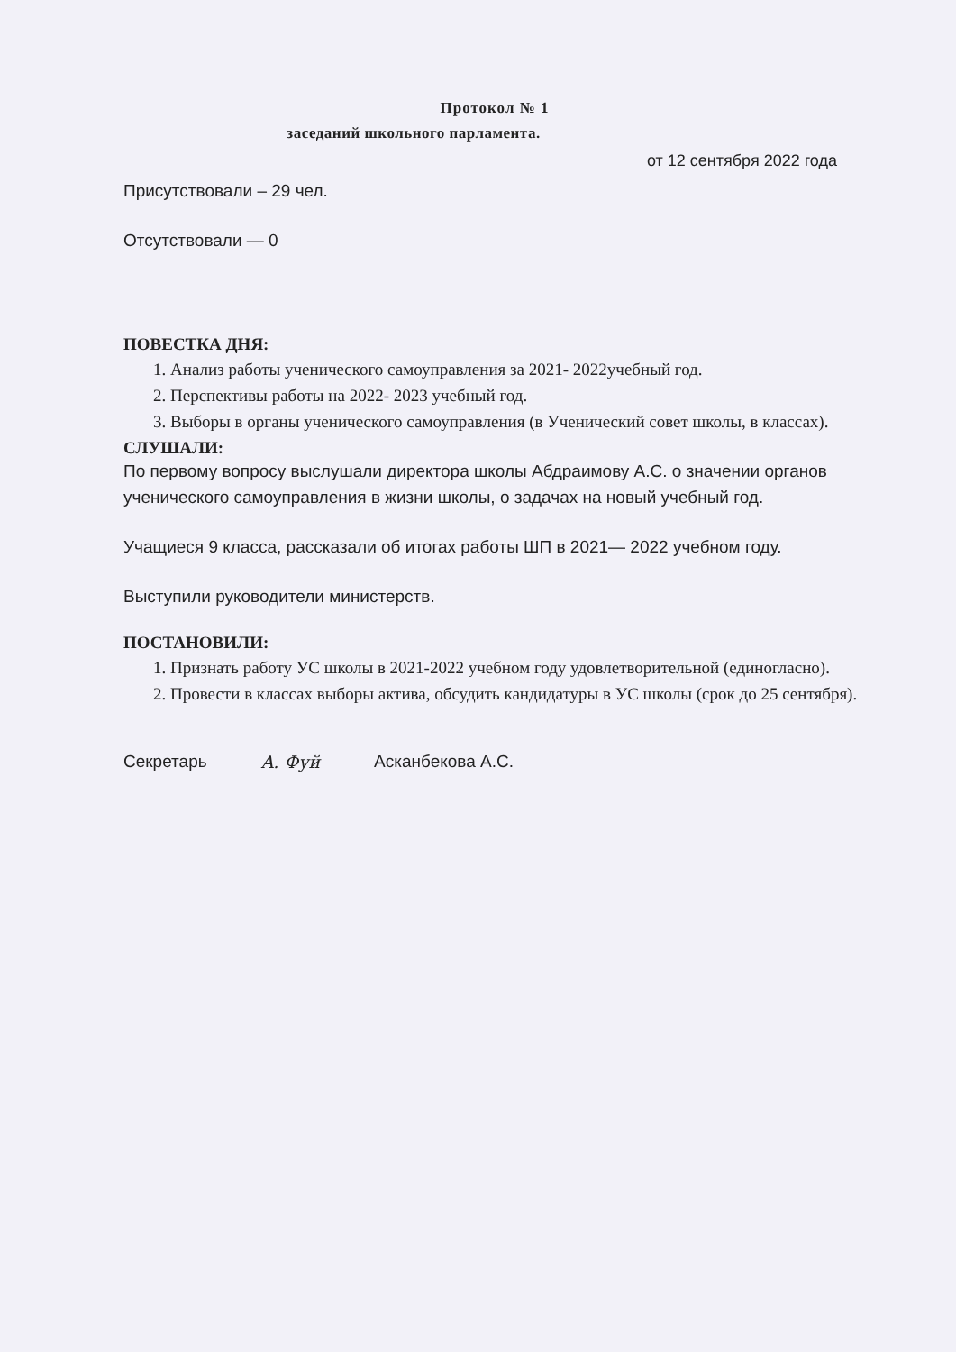Протокол № 1
заседаний школьного парламента.
от 12 сентября 2022 года
Присутствовали – 29 чел.
Отсутствовали — 0
ПОВЕСТКА ДНЯ:
1. Анализ работы ученического самоуправления за 2021- 2022учебный год.
2. Перспективы работы на 2022- 2023 учебный год.
3. Выборы в органы ученического самоуправления (в Ученический совет школы, в классах).
СЛУШАЛИ:
По первому вопросу выслушали директора школы Абдраимову А.С. о значении органов ученического самоуправления в жизни школы, о задачах на новый учебный год.
Учащиеся 9 класса, рассказали об итогах работы ШП в 2021— 2022 учебном году.
Выступили руководители министерств.
ПОСТАНОВИЛИ:
1. Признать работу УС школы в 2021-2022 учебном году удовлетворительной (единогласно).
2. Провести в классах выборы актива, обсудить кандидатуры в УС школы (срок до 25 сентября).
Секретарь A. Фуй Асканбекова А.С.